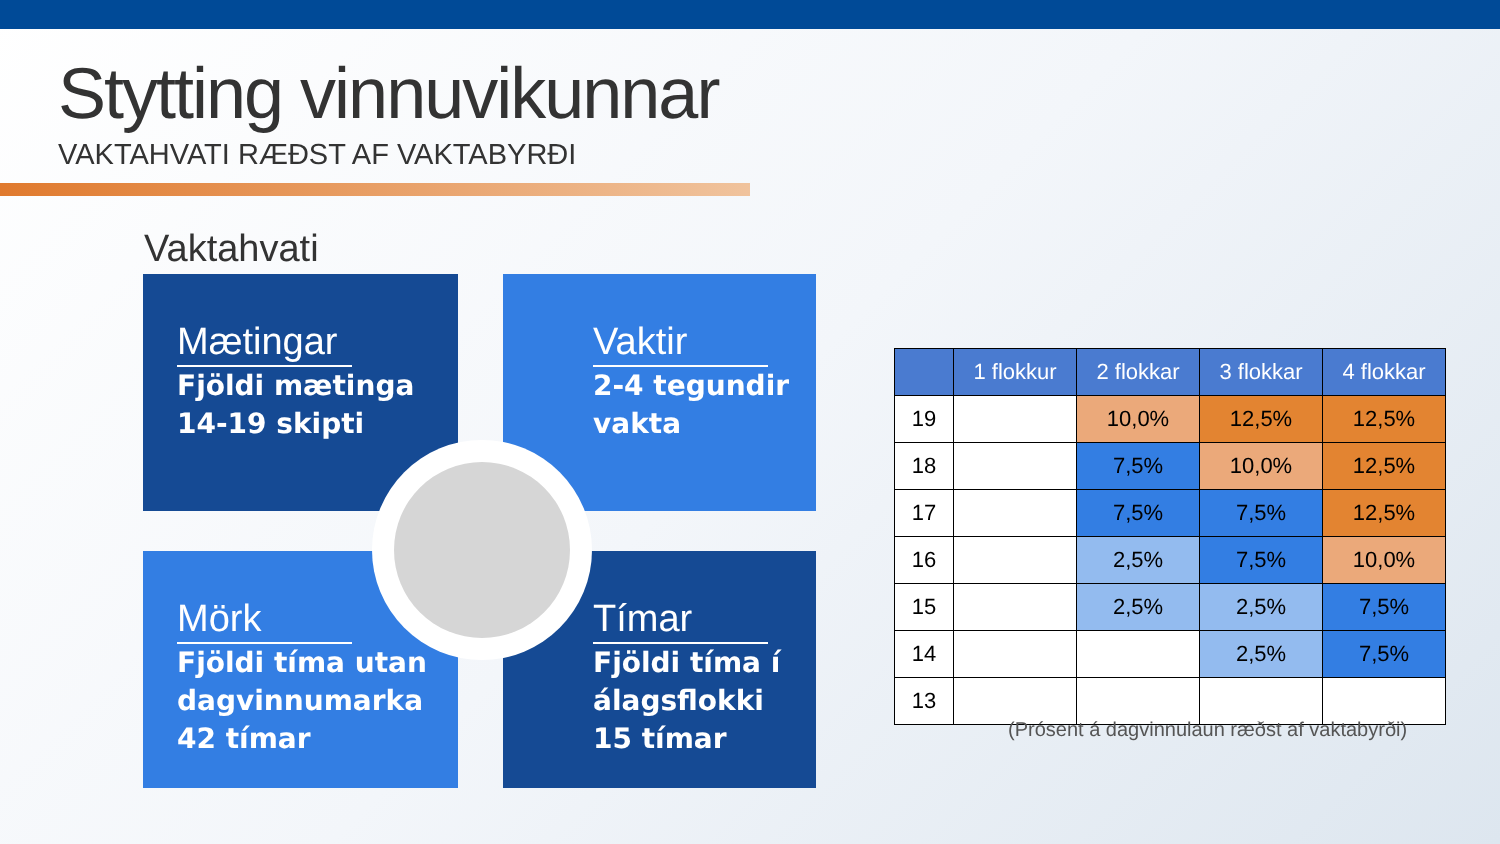Stytting vinnuvikunnar
VAKTAHVATI RÆÐST AF VAKTABYRÐI
Vaktahvati
Mætingar
Fjöldi mætinga
14-19 skipti
Vaktir
2-4 tegundir
vakta
Mörk
Fjöldi tíma utan
dagvinnumarka
42 tímar
Tímar
Fjöldi tíma í
álagsflokki
15 tímar
| | 1 flokkur | 2 flokkar | 3 flokkar | 4 flokkar |
| --- | --- | --- | --- | --- |
| 19 | | 10,0% | 12,5% | 12,5% |
| 18 | | 7,5% | 10,0% | 12,5% |
| 17 | | 7,5% | 7,5% | 12,5% |
| 16 | | 2,5% | 7,5% | 10,0% |
| 15 | | 2,5% | 2,5% | 7,5% |
| 14 | | | 2,5% | 7,5% |
| 13 | | | | |
(Prósent á dagvinnulaun ræðst af vaktabyrði)